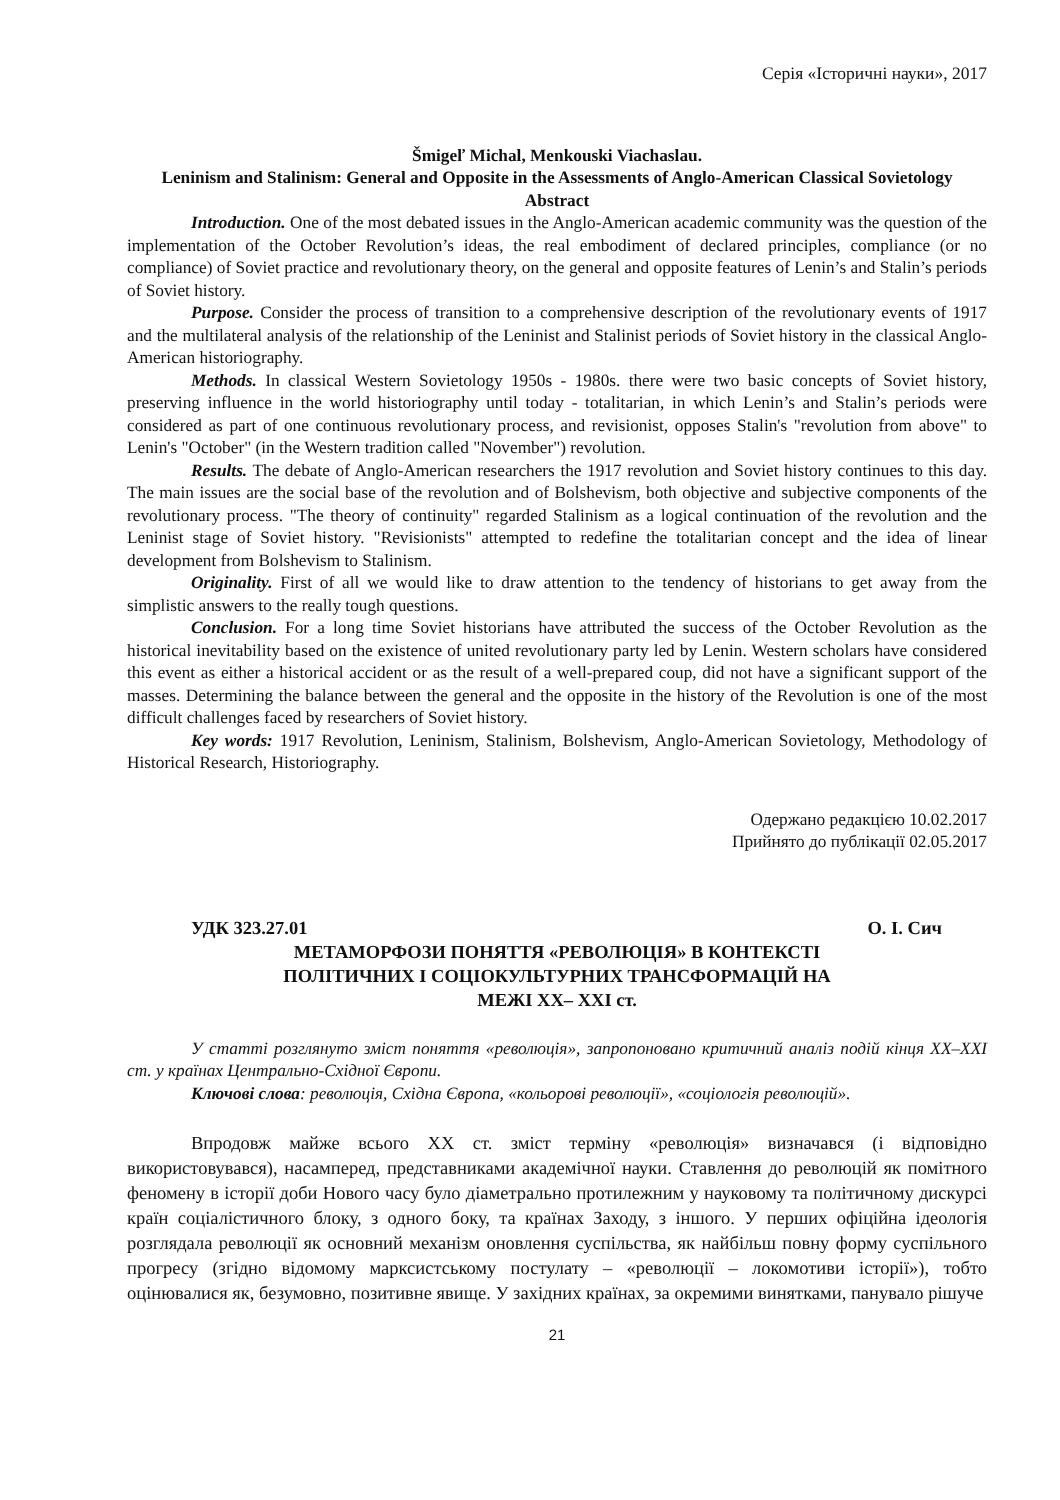Серія «Історичні науки», 2017
Šmigeľ Michal, Menkouski Viachaslau.
Leninism and Stalinism: General and Opposite in the Assessments of Anglo-American Classical Sovietology
Abstract
Introduction. One of the most debated issues in the Anglo-American academic community was the question of the implementation of the October Revolution’s ideas, the real embodiment of declared principles, compliance (or no compliance) of Soviet practice and revolutionary theory, on the general and opposite features of Lenin’s and Stalin’s periods of Soviet history.
Purpose. Consider the process of transition to a comprehensive description of the revolutionary events of 1917 and the multilateral analysis of the relationship of the Leninist and Stalinist periods of Soviet history in the classical Anglo-American historiography.
Methods. In classical Western Sovietology 1950s - 1980s. there were two basic concepts of Soviet history, preserving influence in the world historiography until today - totalitarian, in which Lenin’s and Stalin’s periods were considered as part of one continuous revolutionary process, and revisionist, opposes Stalin's "revolution from above" to Lenin's "October" (in the Western tradition called "November") revolution.
Results. The debate of Anglo-American researchers the 1917 revolution and Soviet history continues to this day. The main issues are the social base of the revolution and of Bolshevism, both objective and subjective components of the revolutionary process. "The theory of continuity" regarded Stalinism as a logical continuation of the revolution and the Leninist stage of Soviet history. "Revisionists" attempted to redefine the totalitarian concept and the idea of linear development from Bolshevism to Stalinism.
Originality. First of all we would like to draw attention to the tendency of historians to get away from the simplistic answers to the really tough questions.
Conclusion. For a long time Soviet historians have attributed the success of the October Revolution as the historical inevitability based on the existence of united revolutionary party led by Lenin. Western scholars have considered this event as either a historical accident or as the result of a well-prepared coup, did not have a significant support of the masses. Determining the balance between the general and the opposite in the history of the Revolution is one of the most difficult challenges faced by researchers of Soviet history.
Key words: 1917 Revolution, Leninism, Stalinism, Bolshevism, Anglo-American Sovietology, Methodology of Historical Research, Historiography.
Одержано редакцією 10.02.2017
Прийнято до публікації 02.05.2017
УДК 323.27.01 О. І. Сич
МЕТАМОРФОЗИ ПОНЯТТЯ «РЕВОЛЮЦІЯ» В КОНТЕКСТІ
ПОЛІТИЧНИХ І СОЦІОКУЛЬТУРНИХ ТРАНСФОРМАЦІЙ НА
МЕЖІ ХХ– ХХІ ст.
У статті розглянуто зміст поняття «революція», запропоновано критичний аналіз подій кінця ХХ–ХХІ ст. у країнах Центрально-Східної Європи.
Ключові слова: революція, Східна Європа, «кольорові революції», «соціологія революцій».
Впродовж майже всього ХХ ст. зміст терміну «революція» визначався (і відповідно використовувався), насамперед, представниками академічної науки. Ставлення до революцій як помітного феномену в історії доби Нового часу було діаметрально протилежним у науковому та політичному дискурсі країн соціалістичного блоку, з одного боку, та країнах Заходу, з іншого. У перших офіційна ідеологія розглядала революції як основний механізм оновлення суспільства, як найбільш повну форму суспільного прогресу (згідно відомому марксистському постулату – «революції – локомотиви історії»), тобто оцінювалися як, безумовно, позитивне явище. У західних країнах, за окремими винятками, панувало рішуче
21